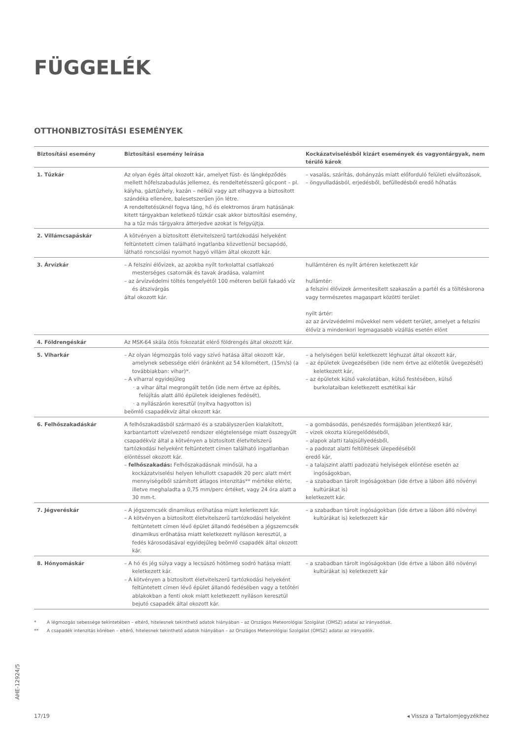FÜGGELÉK
OTTHONBIZTOSÍTÁSI ESEMÉNYEK
| Biztosítási esemény | Biztosítási esemény leírása | Kockázatviselésből kizárt események és vagyontárgyak, nem térülő károk |
| --- | --- | --- |
| 1. Tűzkár | Az olyan égés által okozott kár, amelyet füst- és lángképződés mellett hőfelszabadulás jellemez, és rendeltetésszerű gócpont – pl. kályha, gáztűzhely, kazán – nélkül vagy azt elhagyva a biztosított szándéka ellenére, balesetszerűen jön létre. A rendeltetésüknél fogva láng, hő és elektromos áram hatásának kitett tárgyakban keletkező tűzkár csak akkor biztosítási esemény, ha a tűz más tárgyakra átterjedve azokat is felgyújtja. | – vasalás, szárítás, dohányzás miatt előforduló felületi elváltozások, – öngyulladásból, erjedésből, befülledésből eredő hőhatás |
| 2. Villámcsapáskár | A kötvényen a biztosított életvitelszerű tartózkodási helyeként feltüntetett címen található ingatlanba közvetlenül becsapódó, látható roncsolási nyomot hagyó villám által okozott kár. | |
| 3. Árvízkár | – A felszíni élővizek, az azokba nyílt torkolattal csatlakozó mesterséges csatornák és tavak áradása, valamint – az árvízvédelmi töltés tengelyétől 100 méteren belüli fakadó víz és átszivárgás által okozott kár. | hullámtéren és nyílt ártéren keletkezett kár hullámtér: a felszíni élővizek ármentesített szakaszán a partél és a töltéskorona vagy természetes magaspart közötti terület nyílt ártér: az az árvízvédelmi művekkel nem védett terület, amelyet a felszíni élővíz a mindenkori legmagasabb vízállás esetén elönt |
| 4. Földrengéskár | Az MSK-64 skála ötös fokozatát elérő földrengés által okozott kár. | |
| 5. Viharkár | – Az olyan légmozgás toló vagy szívó hatása által okozott kár, amelynek sebessége eléri óránként az 54 kilométert, (15m/s) (a továbbiakban: vihar)*. – A viharral egyidejűleg · a vihar által megrongált tetőn (ide nem értve az építés, felújítás alatt álló épületek ideiglenes fedését), · a nyílászárón keresztül (nyitva hagyotton is) beömlő csapadékvíz által okozott kár. | – a helyiségen belül keletkezett léghuzat által okozott kár, – az épületek üvegezésében (ide nem értve az előtetők üvegezését) keletkezett kár, – az épületek külső vakolatában, külső festésében, külső burkolataiban keletkezett esztétikai kár |
| 6. Felhőszakadáskár | A felhőszakadásból származó és a szabályszerűen kialakított, karbantartott vízelvezető rendszer elégtelensége miatt összegyűlt csapadékvíz által a kötvényen a biztosított életvitelszerű tartózkodási helyeként feltüntetett címen található ingatlanban elöntéssel okozott kár. – felhőszakadás: Felhőszakadásnak minősül, ha a kockázatviselési helyen lehullott csapadék 20 perc alatt mért mennyiségéből számított átlagos intenzitás** mértéke elérte, illetve meghaladta a 0,75 mm/perc értéket, vagy 24 óra alatt a 30 mm-t. | – a gombásodás, penészedés formájában jelentkező kár, – vizek okozta kiüregelődéséből, – alapok alatti talajsüllyedésből, – a padozat alatti feltöltések ülepedéséből eredő kár, – a talajszint alatti padozatú helyiségek elöntése esetén az ingóságokban, – a szabadban tárolt ingóságokban (ide értve a lábon álló növényi kultúrákat is) keletkezett kár. |
| 7. Jégveréskár | – A jégszemcsék dinamikus erőhatása miatt keletkezett kár. – A kötvényen a biztosított életvitelszerű tartózkodási helyeként feltüntetett címen lévő épület állandó fedésében a jégszemcsék dinamikus erőhatása miatt keletkezett nyíláson keresztül, a fedés károsodásával egyidejűleg beömlő csapadék által okozott kár. | – a szabadban tárolt ingóságokban (ide értve a lábon álló növényi kultúrákat is) keletkezett kár |
| 8. Hónyomáskár | – A hó és jég súlya vagy a lecsúszó hótömeg sodró hatása miatt keletkezett kár. – A kötvényen a biztosított életvitelszerű tartózkodási helyeként feltüntetett címen lévő épület állandó fedésében vagy a tetőtéri ablakokban a fenti okok miatt keletkezett nyíláson keresztül bejutó csapadék által okozott kár. | – a szabadban tárolt ingóságokban (ide értve a lábon álló növényi kultúrákat is) keletkezett kár |
* A légmozgás sebessége tekintetében – eltérő, hitelesnek tekinthető adatok hiányában – az Országos Meteorológiai Szolgálat (OMSZ) adatai az irányadóak.
** A csapadék intenzitás körében – eltérő, hitelesnek tekinthető adatok hiányában – az Országos Meteorológiai Szolgálat (OMSZ) adatai az irányadók.
AHE-12924/5
17/19 ◂ Vissza a Tartalomjegyzékhez